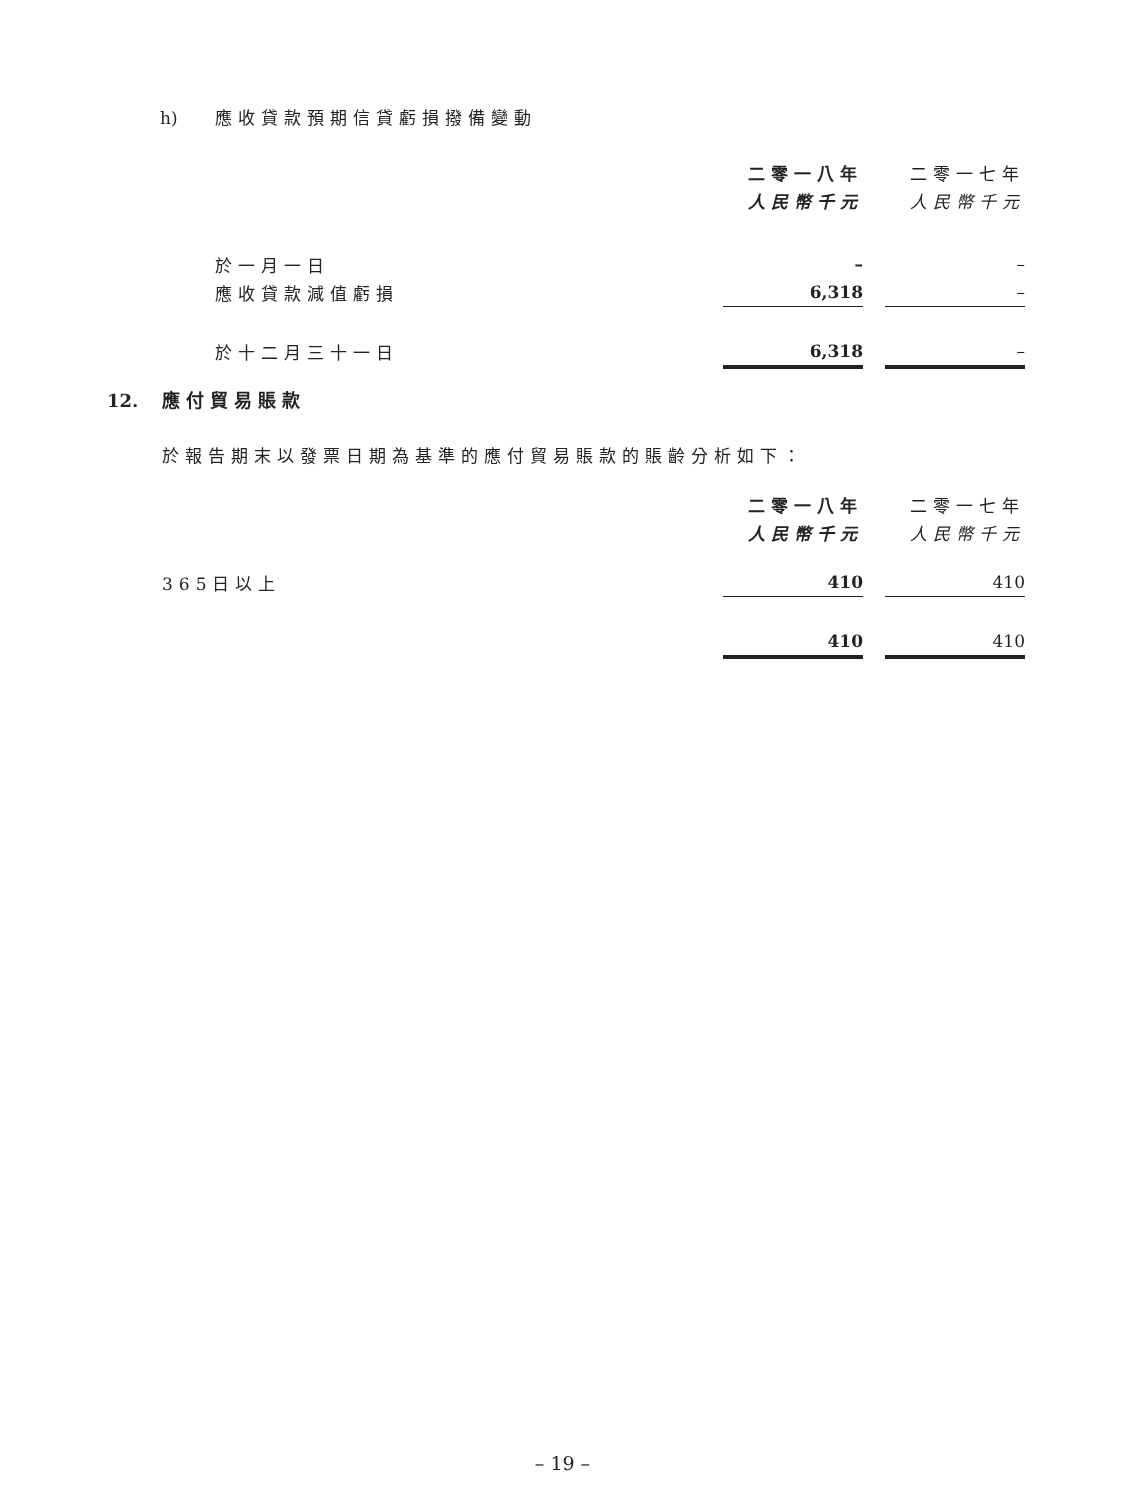h) 應收貸款預期信貸虧損撥備變動
| | 二零一八年 | | 二零一七年 |
| | 人民幣千元 | | 人民幣千元 |
| 於一月一日 | – | | – |
| 應收貸款減值虧損 | 6,318 | | – |
| 於十二月三十一日 | 6,318 | | – |
12. 應付貿易賬款
於報告期末以發票日期為基準的應付貿易賬款的賬齡分析如下：
| | 二零一八年 | | 二零一七年 |
| | 人民幣千元 | | 人民幣千元 |
| 365日以上 | 410 | | 410 |
| | 410 | | 410 |
– 19 –